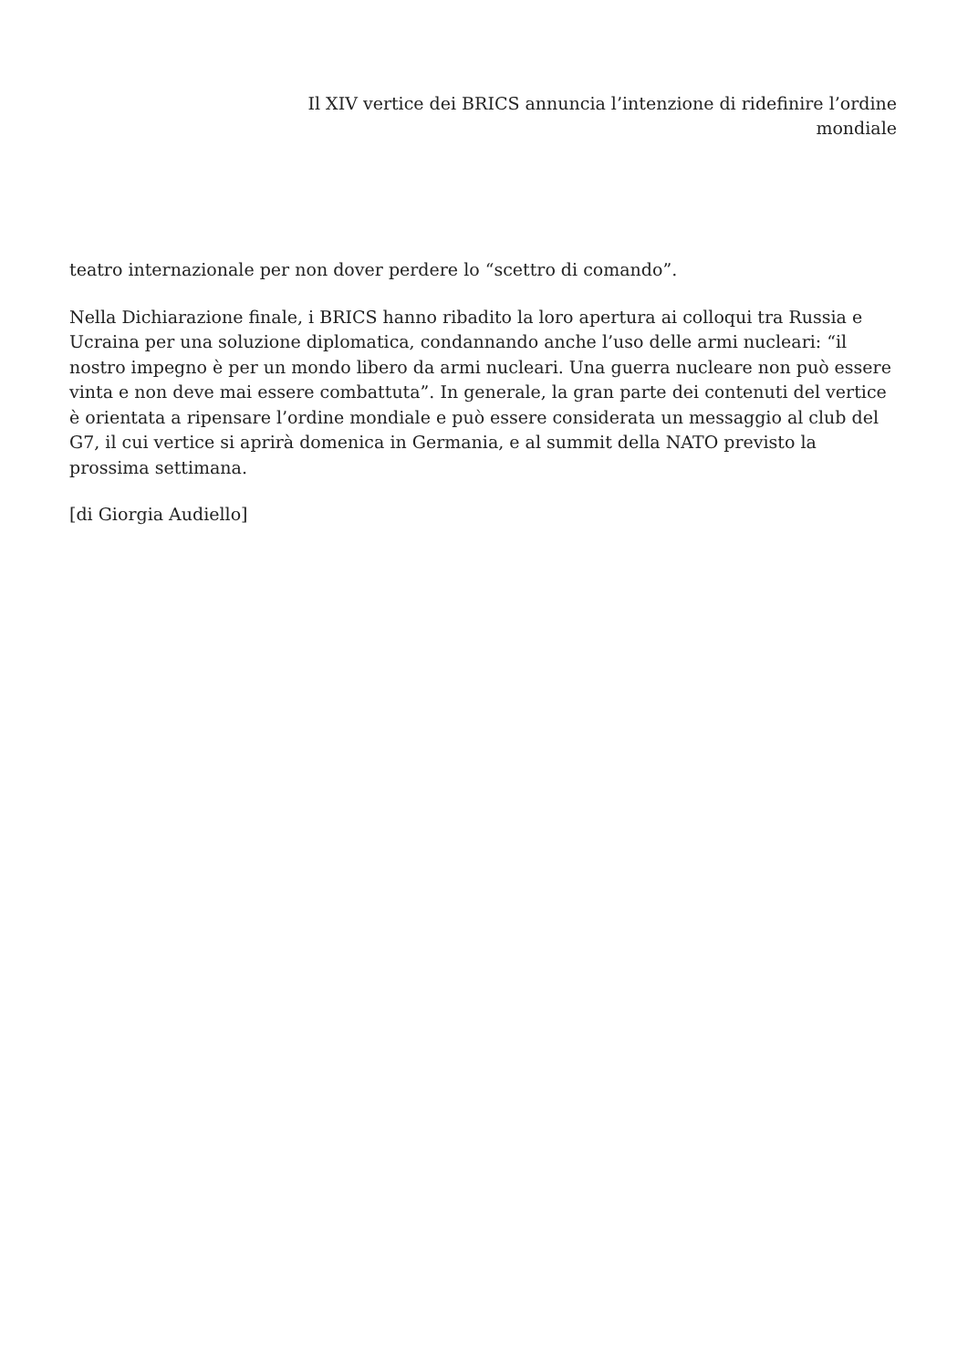Il XIV vertice dei BRICS annuncia l’intenzione di ridefinire l’ordine
mondiale
teatro internazionale per non dover perdere lo “scettro di comando”.
Nella Dichiarazione finale, i BRICS hanno ribadito la loro apertura ai colloqui tra Russia e Ucraina per una soluzione diplomatica, condannando anche l’uso delle armi nucleari: “il nostro impegno è per un mondo libero da armi nucleari. Una guerra nucleare non può essere vinta e non deve mai essere combattuta”. In generale, la gran parte dei contenuti del vertice è orientata a ripensare l’ordine mondiale e può essere considerata un messaggio al club del G7, il cui vertice si aprirà domenica in Germania, e al summit della NATO previsto la prossima settimana.
[di Giorgia Audiello]